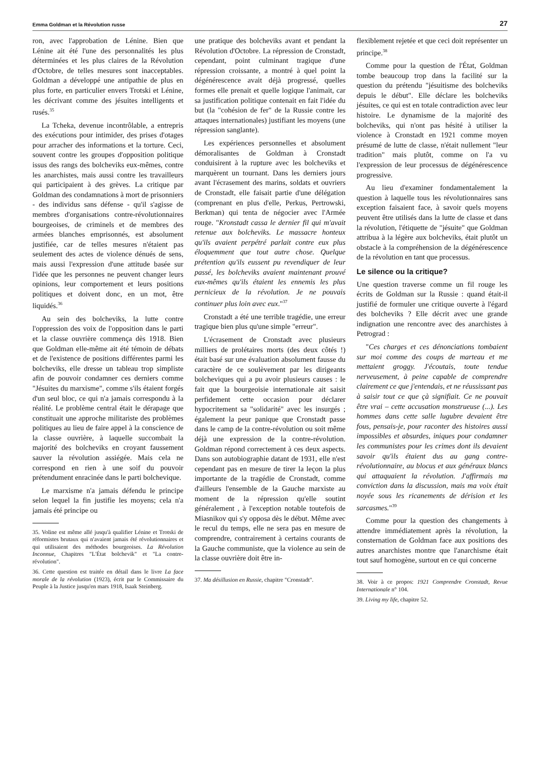Emma Goldman et la Révolution russe 27
ron, avec l'approbation de Lénine. Bien que Lénine ait été l'une des personnalités les plus déterminées et les plus claires de la Révolution d'Octobre, de telles mesures sont inacceptables. Goldman a développé une antipathie de plus en plus forte, en particulier envers Trotski et Lénine, les décrivant comme des jésuites intelligents et rusés.<sup>35</sup>
La Tcheka, devenue incontrôlable, a entrepris des exécutions pour intimider, des prises d'otages pour arracher des informations et la torture. Ceci, souvent contre les groupes d'opposition politique issus des rangs des bolcheviks eux-mêmes, contre les anarchistes, mais aussi contre les travailleurs qui participaient à des grèves. La critique par Goldman des condamnations à mort de prisonniers - des individus sans défense - qu'il s'agisse de membres d'organisations contre-révolutionnaires bourgeoises, de criminels et de membres des armées blanches emprisonnés, est absolument justifiée, car de telles mesures n'étaient pas seulement des actes de violence dénués de sens, mais aussi l'expression d'une attitude basée sur l'idée que les personnes ne peuvent changer leurs opinions, leur comportement et leurs positions politiques et doivent donc, en un mot, être liquidés.<sup>36</sup>
Au sein des bolcheviks, la lutte contre l'oppression des voix de l'opposition dans le parti et la classe ouvrière commença dès 1918. Bien que Goldman elle-même ait été témoin de débats et de l'existence de positions différentes parmi les bolcheviks, elle dresse un tableau trop simpliste afin de pouvoir condamner ces derniers comme "Jésuites du marxisme", comme s'ils étaient forgés d'un seul bloc, ce qui n'a jamais correspondu à la réalité. Le problème central était le dérapage que constituait une approche militariste des problèmes politiques au lieu de faire appel à la conscience de la classe ouvrière, à laquelle succombait la majorité des bolcheviks en croyant faussement sauver la révolution assiégée. Mais cela ne correspond en rien à une soif du pouvoir prétendument enracinée dans le parti bolchevique.
Le marxisme n'a jamais défendu le principe selon lequel la fin justifie les moyens; cela n'a jamais été principe ou
35. Voline est même allé jusqu'à qualifier Lénine et Trotski de réformistes brutaux qui n'avaient jamais été révolutionnaires et qui utilisaient des méthodes bourgeoises. La Révolution Inconnue, Chapitres "L'État bolchevik" et "La contre-révolution".
36. Cette question est traitée en détail dans le livre La face morale de la révolution (1923), écrit par le Commissaire du Peuple à la Justice jusqu'en mars 1918, Isaak Steinberg.
une pratique des bolcheviks avant et pendant la Révolution d'Octobre. La répression de Cronstadt, cependant, point culminant tragique d'une répression croissante, a montré à quel point la dégénérescence avait déjà progressé, quelles formes elle prenait et quelle logique l'animait, car sa justification politique contenait en fait l'idée du but (la "cohésion de fer" de la Russie contre les attaques internationales) justifiant les moyens (une répression sanglante).
Les expériences personnelles et absolument démoralisantes de Goldman à Cronstadt conduisirent à la rupture avec les bolcheviks et marquèrent un tournant. Dans les derniers jours avant l'écrasement des marins, soldats et ouvriers de Cronstadt, elle faisait partie d'une délégation (comprenant en plus d'elle, Perkus, Pertrowski, Berkman) qui tenta de négocier avec l'Armée rouge. "Kronstadt cassa le dernier fil qui m'avait retenue aux bolcheviks. Le massacre honteux qu'ils avaient perpétré parlait contre eux plus éloquemment que tout autre chose. Quelque prétention qu'ils eussent pu revendiquer de leur passé, les bolcheviks avaient maintenant prouvé eux-mêmes qu'ils étaient les ennemis les plus pernicieux de la révolution. Je ne pouvais continuer plus loin avec eux."<sup>37</sup>
Cronstadt a été une terrible tragédie, une erreur tragique bien plus qu'une simple "erreur".
L'écrasement de Cronstadt avec plusieurs milliers de prolétaires morts (des deux côtés !) était basé sur une évaluation absolument fausse du caractère de ce soulèvement par les dirigeants bolcheviques qui a pu avoir plusieurs causes : le fait que la bourgeoisie internationale ait saisit perfidement cette occasion pour déclarer hypocritement sa "solidarité" avec les insurgés ; également la peur panique que Cronstadt passe dans le camp de la contre-révolution ou soit même déjà une expression de la contre-révolution. Goldman répond correctement à ces deux aspects. Dans son autobiographie datant de 1931, elle n'est cependant pas en mesure de tirer la leçon la plus importante de la tragédie de Cronstadt, comme d'ailleurs l'ensemble de la Gauche marxiste au moment de la répression qu'elle soutint généralement , à l'exception notable toutefois de Miasnikov qui s'y opposa dès le début. Même avec le recul du temps, elle ne sera pas en mesure de comprendre, contrairement à certains courants de la Gauche communiste, que la violence au sein de la classe ouvrière doit être in-
37. Ma désillusion en Russie, chapitre "Cronstadt".
flexiblement rejetée et que ceci doit représenter un principe.<sup>38</sup>
Comme pour la question de l'État, Goldman tombe beaucoup trop dans la facilité sur la question du prétendu "jésuitisme des bolcheviks depuis le début". Elle déclare les bolcheviks jésuites, ce qui est en totale contradiction avec leur histoire. Le dynamisme de la majorité des bolcheviks, qui n'ont pas hésité à utiliser la violence à Cronstadt en 1921 comme moyen présumé de lutte de classe, n'était nullement "leur tradition" mais plutôt, comme on l'a vu l'expression de leur processus de dégénérescence progressive.
Au lieu d'examiner fondamentalement la question à laquelle tous les révolutionnaires sans exception faisaient face, à savoir quels moyens peuvent être utilisés dans la lutte de classe et dans la révolution, l'étiquette de "jésuite" que Goldman attribua à la légère aux bolcheviks, était plutôt un obstacle à la compréhension de la dégénérescence de la révolution en tant que processus.
Le silence ou la critique?
Une question traverse comme un fil rouge les écrits de Goldman sur la Russie : quand était-il justifié de formuler une critique ouverte à l'égard des bolcheviks ? Elle décrit avec une grande indignation une rencontre avec des anarchistes à Petrograd :
"Ces charges et ces dénonciations tombaient sur moi comme des coups de marteau et me mettaient groggy. J'écoutais, toute tendue nerveusement, à peine capable de comprendre clairement ce que j'entendais, et ne réussissant pas à saisir tout ce que çà signifiait. Ce ne pouvait être vrai – cette accusation monstrueuse (...). Les hommes dans cette salle lugubre devaient être fous, pensais-je, pour raconter des histoires aussi impossibles et absurdes, iniques pour condamner les communistes pour les crimes dont ils devaient savoir qu'ils étaient dus au gang contre-révolutionnaire, au blocus et aux généraux blancs qui attaquaient la révolution. J'affirmais ma conviction dans la discussion, mais ma voix était noyée sous les ricanements de dérision et les sarcasmes."<sup>39</sup>
Comme pour la question des changements à attendre immédiatement après la révolution, la consternation de Goldman face aux positions des autres anarchistes montre que l'anarchisme était tout sauf homogène, surtout en ce qui concerne
38. Voir à ce propos: 1921 Comprendre Cronstadt, Revue Internationale n° 104.
39. Living my life, chapitre 52.